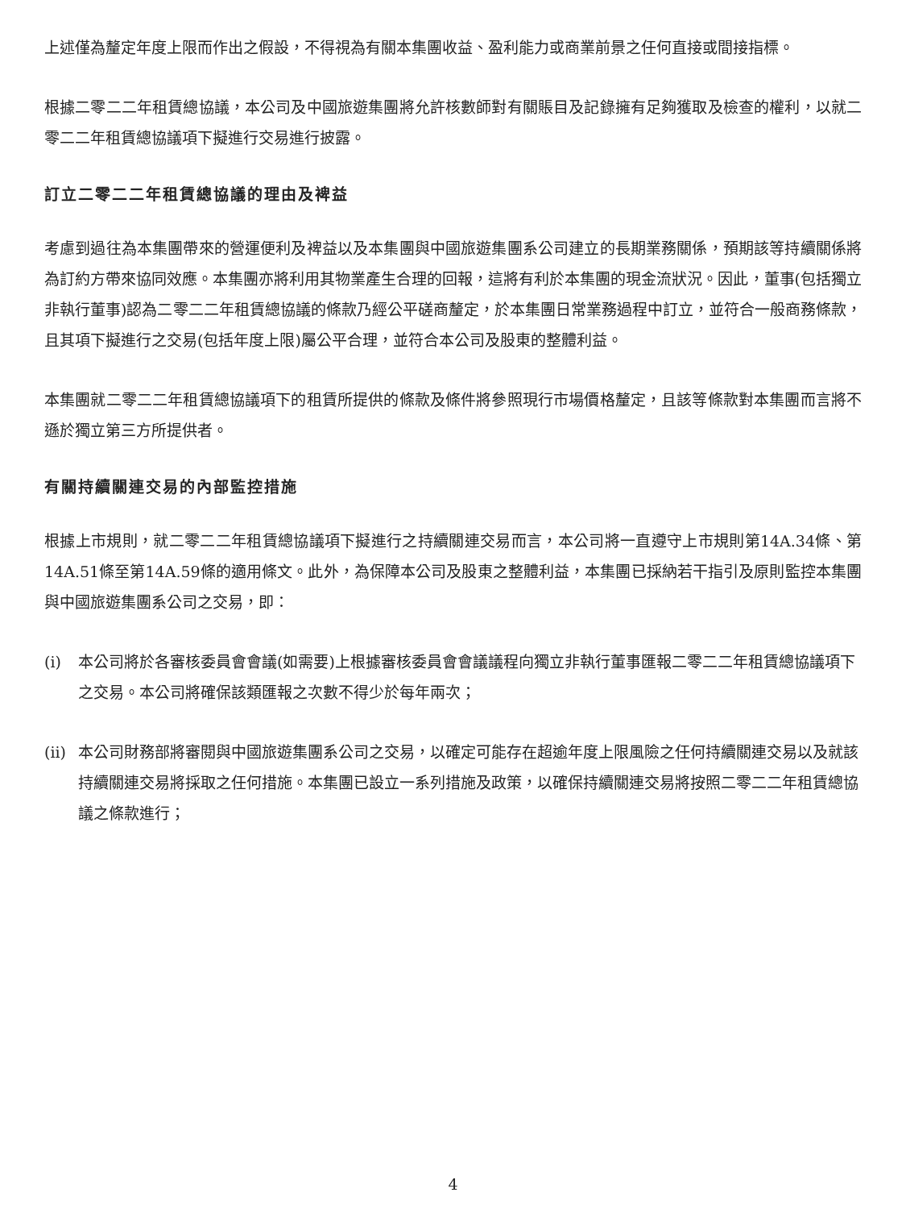上述僅為釐定年度上限而作出之假設，不得視為有關本集團收益、盈利能力或商業前景之任何直接或間接指標。
根據二零二二年租賃總協議，本公司及中國旅遊集團將允許核數師對有關賬目及記錄擁有足夠獲取及檢查的權利，以就二零二二年租賃總協議項下擬進行交易進行披露。
訂立二零二二年租賃總協議的理由及裨益
考慮到過往為本集團帶來的營運便利及裨益以及本集團與中國旅遊集團系公司建立的長期業務關係，預期該等持續關係將為訂約方帶來協同效應。本集團亦將利用其物業產生合理的回報，這將有利於本集團的現金流狀況。因此，董事(包括獨立非執行董事)認為二零二二年租賃總協議的條款乃經公平磋商釐定，於本集團日常業務過程中訂立，並符合一般商務條款，且其項下擬進行之交易(包括年度上限)屬公平合理，並符合本公司及股東的整體利益。
本集團就二零二二年租賃總協議項下的租賃所提供的條款及條件將參照現行市場價格釐定，且該等條款對本集團而言將不遜於獨立第三方所提供者。
有關持續關連交易的內部監控措施
根據上市規則，就二零二二年租賃總協議項下擬進行之持續關連交易而言，本公司將一直遵守上市規則第14A.34條、第14A.51條至第14A.59條的適用條文。此外，為保障本公司及股東之整體利益，本集團已採納若干指引及原則監控本集團與中國旅遊集團系公司之交易，即：
(i) 本公司將於各審核委員會會議(如需要)上根據審核委員會會議議程向獨立非執行董事匯報二零二二年租賃總協議項下之交易。本公司將確保該類匯報之次數不得少於每年兩次；
(ii) 本公司財務部將審閱與中國旅遊集團系公司之交易，以確定可能存在超逾年度上限風險之任何持續關連交易以及就該持續關連交易將採取之任何措施。本集團已設立一系列措施及政策，以確保持續關連交易將按照二零二二年租賃總協議之條款進行；
4